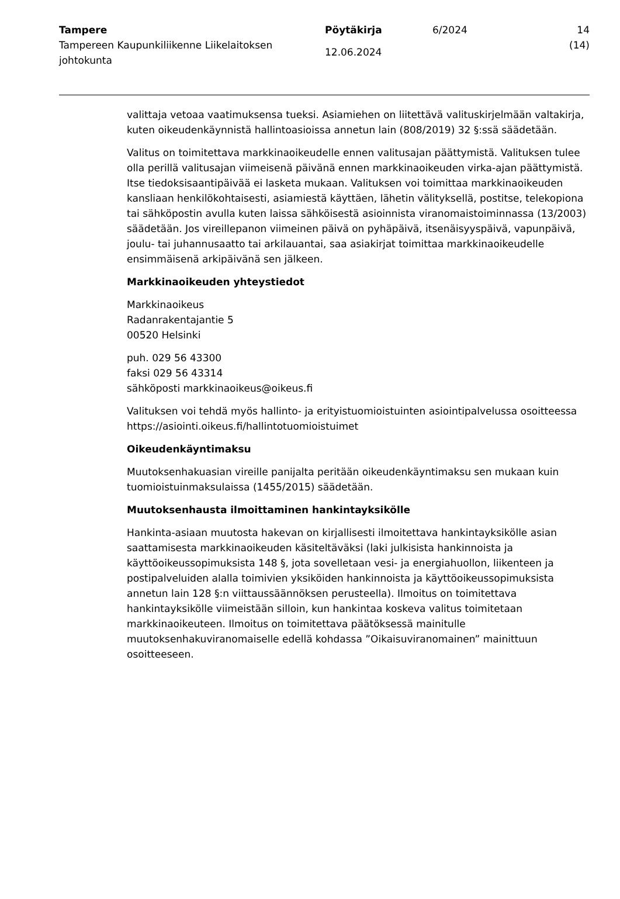Tampere
Tampereen Kaupunkiliikenne Liikelaitoksen johtokunta
Pöytäkirja
12.06.2024
6/2024 14 (14)
valittaja vetoaa vaatimuksensa tueksi. Asiamiehen on liitettävä valituskirjelmään valtakirja, kuten oikeudenkäynnistä hallintoasioissa annetun lain (808/2019) 32 §:ssä säädetään.
Valitus on toimitettava markkinaoikeudelle ennen valitusajan päättymistä. Valituksen tulee olla perillä valitusajan viimeisenä päivänä ennen markkinaoikeuden virka-ajan päättymistä. Itse tiedoksisaantipäivää ei lasketa mukaan. Valituksen voi toimittaa markkinaoikeuden kansliaan henkilökohtaisesti, asiamiestä käyttäen, lähetin välityksellä, postitse, telekopiona tai sähköpostin avulla kuten laissa sähköisestä asioinnista viranomaistoiminnassa (13/2003) säädetään. Jos vireillepanon viimeinen päivä on pyhäpäivä, itsenäisyyspäivä, vapunpäivä, joulu- tai juhannusaatto tai arkilauantai, saa asiakirjat toimittaa markkinaoikeudelle ensimmäisenä arkipäivänä sen jälkeen.
Markkinaoikeuden yhteystiedot
Markkinaoikeus
Radanrakentajantie 5
00520 Helsinki
puh. 029 56 43300
faksi 029 56 43314
sähköposti markkinaoikeus@oikeus.fi
Valituksen voi tehdä myös hallinto- ja erityistuomioistuinten asiointipalvelussa osoitteessa https://asiointi.oikeus.fi/hallintotuomioistuimet
Oikeudenkäyntimaksu
Muutoksenhakuasian vireille panijalta peritään oikeudenkäyntimaksu sen mukaan kuin tuomioistuinmaksulaissa (1455/2015) säädetään.
Muutoksenhausta ilmoittaminen hankintayksikölle
Hankinta-asiaan muutosta hakevan on kirjallisesti ilmoitettava hankintayksikölle asian saattamisesta markkinaoikeuden käsiteltäväksi (laki julkisista hankinnoista ja käyttöoikeussopimuksista 148 §, jota sovelletaan vesi- ja energiahuollon, liikenteen ja postipalveluiden alalla toimivien yksiköiden hankinnoista ja käyttöoikeussopimuksista annetun lain 128 §:n viittaussäännöksen perusteella). Ilmoitus on toimitettava hankintayksikölle viimeistään silloin, kun hankintaa koskeva valitus toimitetaan markkinaoikeuteen. Ilmoitus on toimitettava päätöksessä mainitulle muutoksenhakuviranomaiselle edellä kohdassa ”Oikaisuviranomainen” mainittuun osoitteeseen.